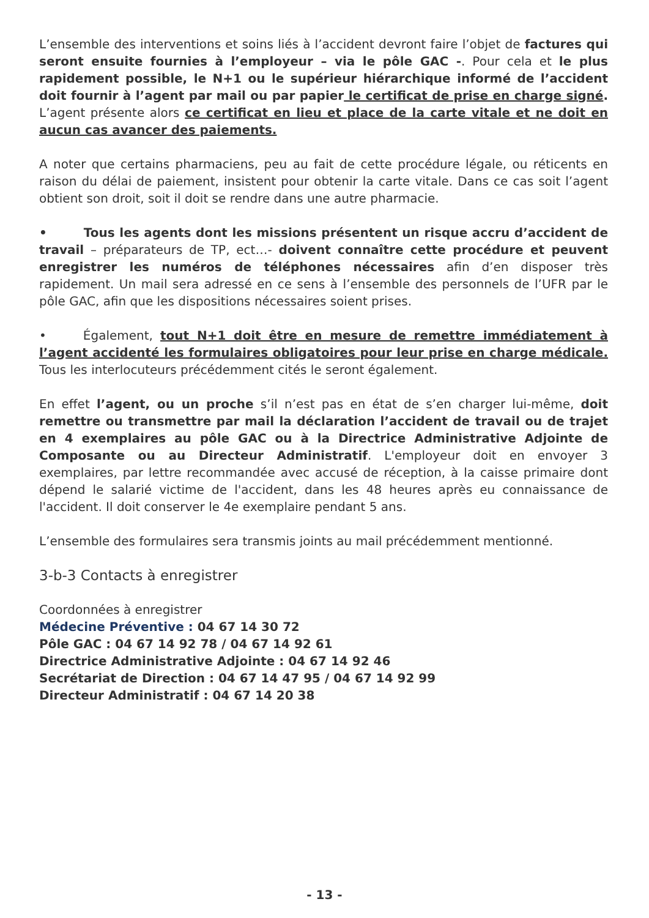L’ensemble des interventions et soins liés à l’accident devront faire l’objet de factures qui seront ensuite fournies à l’employeur – via le pôle GAC -. Pour cela et le plus rapidement possible, le N+1 ou le supérieur hiérarchique informé de l’accident doit fournir à l’agent par mail ou par papier le certificat de prise en charge signé. L’agent présente alors ce certificat en lieu et place de la carte vitale et ne doit en aucun cas avancer des paiements.
A noter que certains pharmaciens, peu au fait de cette procédure légale, ou réticents en raison du délai de paiement, insistent pour obtenir la carte vitale. Dans ce cas soit l’agent obtient son droit, soit il doit se rendre dans une autre pharmacie.
• Tous les agents dont les missions présentent un risque accru d’accident de travail – préparateurs de TP, ect…- doivent connaître cette procédure et peuvent enregistrer les numéros de téléphones nécessaires afin d’en disposer très rapidement. Un mail sera adressé en ce sens à l’ensemble des personnels de l’UFR par le pôle GAC, afin que les dispositions nécessaires soient prises.
• Également, tout N+1 doit être en mesure de remettre immédiatement à l’agent accidenté les formulaires obligatoires pour leur prise en charge médicale. Tous les interlocuteurs précédemment cités le seront également.
En effet l’agent, ou un proche s’il n’est pas en état de s’en charger lui-même, doit remettre ou transmettre par mail la déclaration l’accident de travail ou de trajet en 4 exemplaires au pôle GAC ou à la Directrice Administrative Adjointe de Composante ou au Directeur Administratif. L'employeur doit en envoyer 3 exemplaires, par lettre recommandée avec accusé de réception, à la caisse primaire dont dépend le salarié victime de l'accident, dans les 48 heures après eu connaissance de l'accident. Il doit conserver le 4e exemplaire pendant 5 ans.
L’ensemble des formulaires sera transmis joints au mail précédemment mentionné.
3-b-3 Contacts à enregistrer
Coordonnées à enregistrer
Médecine Préventive : 04 67 14 30 72
Pôle GAC : 04 67 14 92 78 / 04 67 14 92 61
Directrice Administrative Adjointe : 04 67 14 92 46
Secrétariat de Direction : 04 67 14 47 95 / 04 67 14 92 99
Directeur Administratif : 04 67 14 20 38
- 13 -